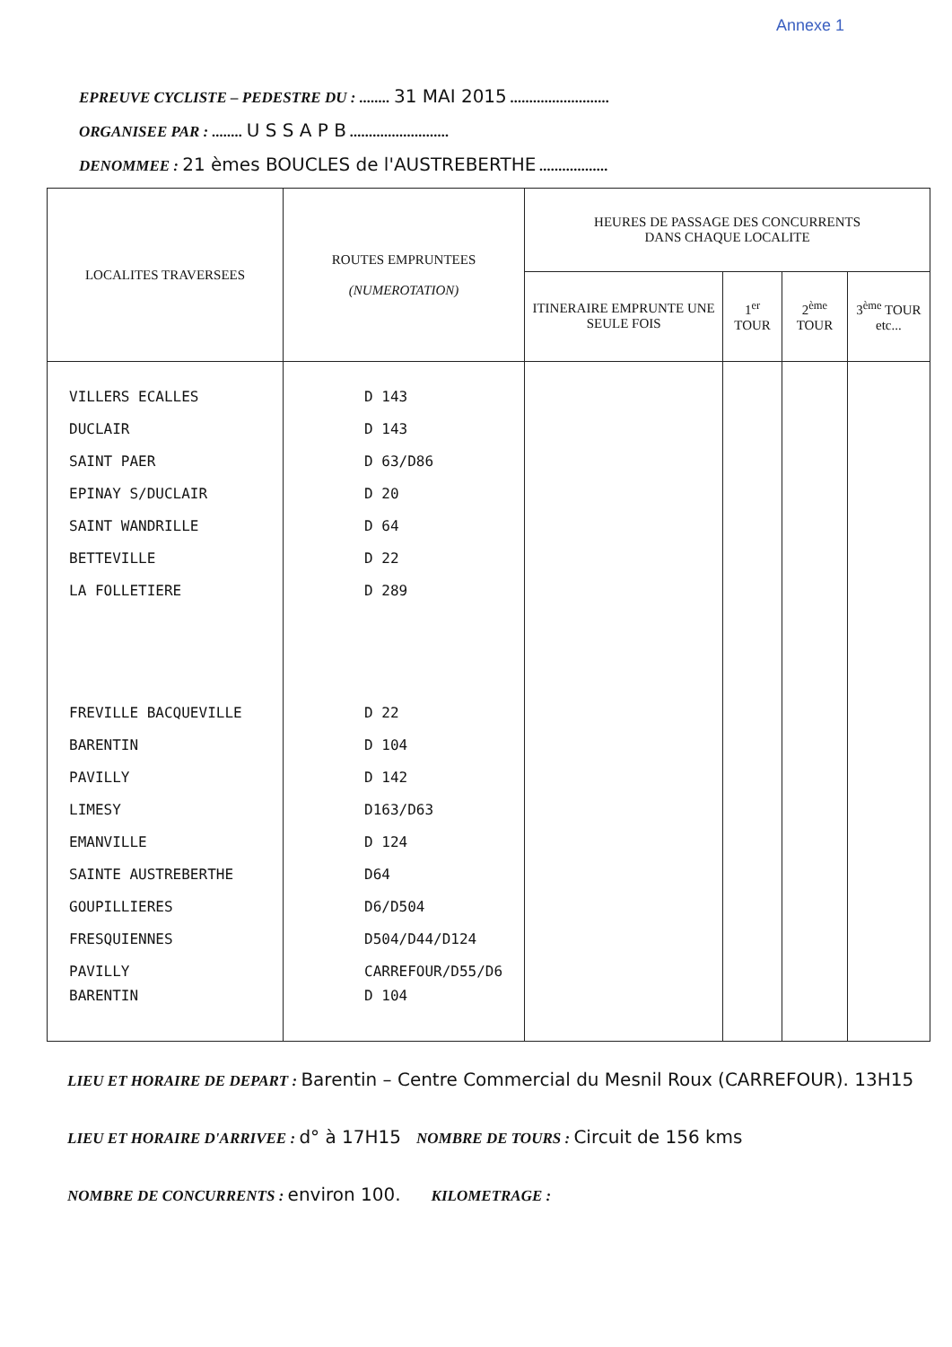Annexe 1
EPREUVE CYCLISTE – PEDESTRE DU : ........ 31 MAI 2015 ..........................
ORGANISEE PAR : ........ U S S A P B ..........................
DENOMMEE : 21 èmes BOUCLES de l'AUSTREBERTHE ..................
| LOCALITES TRAVERSEES | ROUTES EMPRUNTEES (NUMEROTATION) | HEURES DE PASSAGE DES CONCURRENTS DANS CHAQUE LOCALITE | | | |
| --- | --- | --- | --- | --- | --- |
| | | ITINERAIRE EMPRUNTE UNE SEULE FOIS | 1<sup>er</sup> TOUR | 2<sup>ème</sup> TOUR | 3<sup>ème</sup> TOUR etc... |
| VILLERS ECALLES | D 143 | | | | |
| DUCLAIR | D 143 | | | | |
| SAINT PAER | D 63/D86 | | | | |
| EPINAY S/DUCLAIR | D 20 | | | | |
| SAINT WANDRILLE | D 64 | | | | |
| BETTEVILLE | D 22 | | | | |
| LA FOLLETIERE | D 289 | | | | |
| FREVILLE BACQUEVILLE | D 22 | | | | |
| BARENTIN | D 104 | | | | |
| PAVILLY | D 142 | | | | |
| LIMESY | D163/D63 | | | | |
| EMANVILLE | D 124 | | | | |
| SAINTE AUSTREBERTHE | D64 | | | | |
| GOUPILLIERES | D6/D504 | | | | |
| FRESQUIENNES | D504/D44/D124 | | | | |
| PAVILLY | CARREFOUR/D55/D6 | | | | |
| BARENTIN | D 104 | | | | |
LIEU ET HORAIRE DE DEPART : Barentin – Centre Commercial du Mesnil Roux (CARREFOUR). 13H15
LIEU ET HORAIRE D'ARRIVEE : d° à 17H15 NOMBRE DE TOURS : Circuit de 156 kms
NOMBRE DE CONCURRENTS : environ 100. KILOMETRAGE :